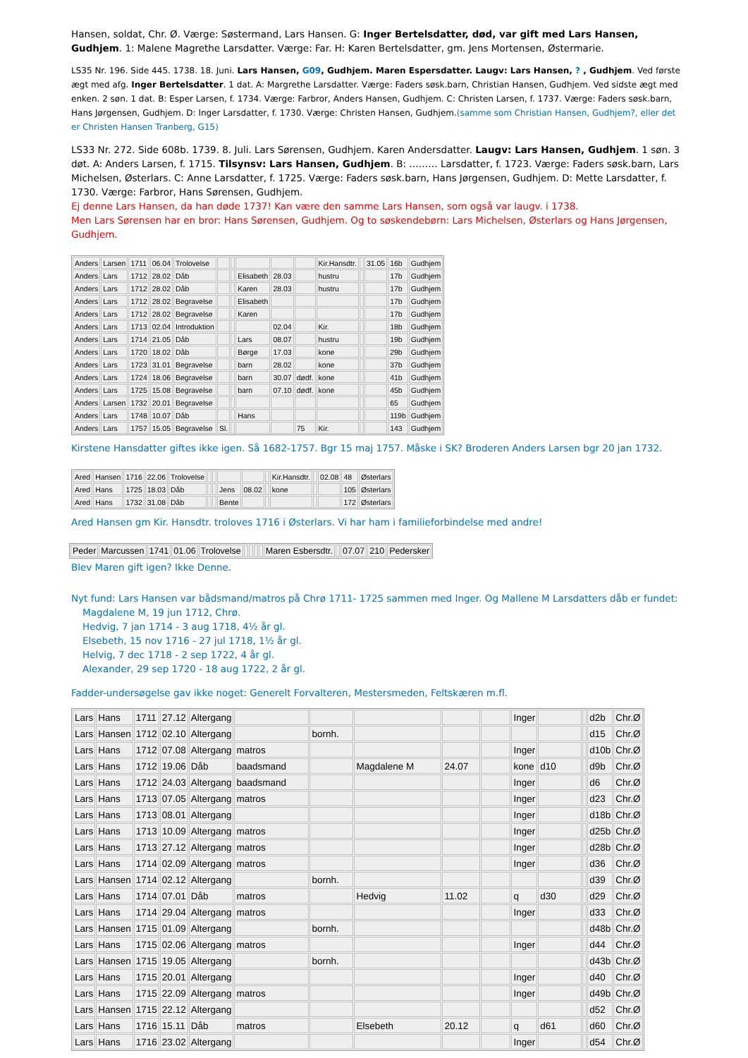Hansen, soldat, Chr. Ø. Værge: Søstermand, Lars Hansen. G: Inger Bertelsdatter, død, var gift med Lars Hansen, Gudhjem. 1: Malene Magrethe Larsdatter. Værge: Far. H: Karen Bertelsdatter, gm. Jens Mortensen, Østermarie.
LS35 Nr. 196. Side 445. 1738. 18. Juni. Lars Hansen, G09, Gudhjem. Maren Espersdatter. Laugv: Lars Hansen, ? , Gudhjem. Ved første ægt med afg. Inger Bertelsdatter. 1 dat. A: Margrethe Larsdatter. Værge: Faders søsk.barn, Christian Hansen, Gudhjem. Ved sidste ægt med enken. 2 søn. 1 dat. B: Esper Larsen, f. 1734. Værge: Farbror, Anders Hansen, Gudhjem. C: Christen Larsen, f. 1737. Værge: Faders søsk.barn, Hans Jørgensen, Gudhjem. D: Inger Larsdatter, f. 1730. Værge: Christen Hansen, Gudhjem.(samme som Christian Hansen, Gudhjem?, eller det er Christen Hansen Tranberg, G15)
LS33 Nr. 272. Side 608b. 1739. 8. Juli. Lars Sørensen, Gudhjem. Karen Andersdatter. Laugv: Lars Hansen, Gudhjem. 1 søn. 3 døt. A: Anders Larsen, f. 1715. Tilsynsv: Lars Hansen, Gudhjem. B: ……… Larsdatter, f. 1723. Værge: Faders søsk.barn, Lars Michelsen, Østerlars. C: Anne Larsdatter, f. 1725. Værge: Faders søsk.barn, Hans Jørgensen, Gudhjem. D: Mette Larsdatter, f. 1730. Værge: Farbror, Hans Sørensen, Gudhjem.
Ej denne Lars Hansen, da han døde 1737! Kan være den samme Lars Hansen, som også var laugv. i 1738.
Men Lars Sørensen har en bror: Hans Sørensen, Gudhjem. Og to søskendebørn: Lars Michelsen, Østerlars og Hans Jørgensen, Gudhjem.
| Anders | Larsen | 1711 | 06.04 | Trolovelse | | | | | | Kir.Hansdtr. | | 31.05 | 16b | Gudhjem |
| Anders | Lars | 1712 | 28.02 | Dåb | | | Elisabeth | 28.03 | | hustru | | | 17b | Gudhjem |
| Anders | Lars | 1712 | 28.02 | Dåb | | | Karen | 28.03 | | hustru | | | 17b | Gudhjem |
| Anders | Lars | 1712 | 28.02 | Begravelse | | | Elisabeth | | | | | | 17b | Gudhjem |
| Anders | Lars | 1712 | 28.02 | Begravelse | | | Karen | | | | | | 17b | Gudhjem |
| Anders | Lars | 1713 | 02.04 | Introduktion | | | | 02.04 | | Kir. | | | 18b | Gudhjem |
| Anders | Lars | 1714 | 21.05 | Dåb | | | Lars | 08.07 | | hustru | | | 19b | Gudhjem |
| Anders | Lars | 1720 | 18.02 | Dåb | | | Børge | 17.03 | | kone | | | 29b | Gudhjem |
| Anders | Lars | 1723 | 31.01 | Begravelse | | | barn | 28.02 | | kone | | | 37b | Gudhjem |
| Anders | Lars | 1724 | 18.06 | Begravelse | | | barn | 30.07 | dødf. | kone | | | 41b | Gudhjem |
| Anders | Lars | 1725 | 15.08 | Begravelse | | | barn | 07.10 | dødf. | kone | | | 45b | Gudhjem |
| Anders | Larsen | 1732 | 20.01 | Begravelse | | | | | | | | | 65 | Gudhjem |
| Anders | Lars | 1748 | 10.07 | Dåb | | | Hans | | | | | | 119b | Gudhjem |
| Anders | Lars | 1757 | 15.05 | Begravelse | Sl. | | | | 75 | Kir. | | | 143 | Gudhjem |
Kirstene Hansdatter giftes ikke igen. Så 1682-1757. Bgr 15 maj 1757. Måske i SK? Broderen Anders Larsen bgr 20 jan 1732.
| Ared | Hansen | 1716 | 22.06 | Trolovelse | | | | | | Kir.Hansdtr. | | 02.08 | 48 | Østerlars |
| Ared | Hans | 1725 | 18.03 | Dåb | | | Jens | 08.02 | | kone | | | 105 | Østerlars |
| Ared | Hans | 1732 | 31.08 | Dåb | | | Bente | | | | | | 172 | Østerlars |
Ared Hansen gm Kir. Hansdtr. troloves 1716 i Østerlars. Vi har ham i familieforbindelse med andre!
| Peder | Marcussen | 1741 | 01.06 | Trolovelse | | | | | Maren Esbersdtr. | | 07.07 | 210 | Pedersker |
Blev Maren gift igen? Ikke Denne.
Nyt fund: Lars Hansen var bådsmand/matros på Chrø 1711- 1725 sammen med Inger. Og Mallene M Larsdatters dåb er fundet:
Magdalene M, 19 jun 1712, Chrø.
Hedvig, 7 jan 1714 - 3 aug 1718, 4½ år gl.
Elsebeth, 15 nov 1716 - 27 jul 1718, 1½ år gl.
Helvig, 7 dec 1718 - 2 sep 1722, 4 år gl.
Alexander, 29 sep 1720 - 18 aug 1722, 2 år gl.
Fadder-undersøgelse gav ikke noget: Generelt Forvalteren, Mestersmeden, Feltskæren m.fl.
| Lars | Hans | 1711 | 27.12 | Altergang | | | | | | Inger | | | d2b | Chr.Ø |
| Lars | Hansen | 1712 | 02.10 | Altergang | | bornh. | | | | | | | d15 | Chr.Ø |
| Lars | Hans | 1712 | 07.08 | Altergang | matros | | | | | Inger | | | d10b | Chr.Ø |
| Lars | Hans | 1712 | 19.06 | Dåb | baadsmand | | Magdalene M | 24.07 | | kone | d10 | | d9b | Chr.Ø |
| Lars | Hans | 1712 | 24.03 | Altergang | baadsmand | | | | | Inger | | | d6 | Chr.Ø |
| Lars | Hans | 1713 | 07.05 | Altergang | matros | | | | | Inger | | | d23 | Chr.Ø |
| Lars | Hans | 1713 | 08.01 | Altergang | | | | | | Inger | | | d18b | Chr.Ø |
| Lars | Hans | 1713 | 10.09 | Altergang | matros | | | | | Inger | | | d25b | Chr.Ø |
| Lars | Hans | 1713 | 27.12 | Altergang | matros | | | | | Inger | | | d28b | Chr.Ø |
| Lars | Hans | 1714 | 02.09 | Altergang | matros | | | | | Inger | | | d36 | Chr.Ø |
| Lars | Hansen | 1714 | 02.12 | Altergang | | bornh. | | | | | | | d39 | Chr.Ø |
| Lars | Hans | 1714 | 07.01 | Dåb | matros | | Hedvig | 11.02 | | q | d30 | | d29 | Chr.Ø |
| Lars | Hans | 1714 | 29.04 | Altergang | matros | | | | | Inger | | | d33 | Chr.Ø |
| Lars | Hansen | 1715 | 01.09 | Altergang | | bornh. | | | | | | | d48b | Chr.Ø |
| Lars | Hans | 1715 | 02.06 | Altergang | matros | | | | | Inger | | | d44 | Chr.Ø |
| Lars | Hansen | 1715 | 19.05 | Altergang | | bornh. | | | | | | | d43b | Chr.Ø |
| Lars | Hans | 1715 | 20.01 | Altergang | | | | | | Inger | | | d40 | Chr.Ø |
| Lars | Hans | 1715 | 22.09 | Altergang | matros | | | | | Inger | | | d49b | Chr.Ø |
| Lars | Hansen | 1715 | 22.12 | Altergang | | | | | | | | | d52 | Chr.Ø |
| Lars | Hans | 1716 | 15.11 | Dåb | matros | | Elsebeth | 20.12 | | q | d61 | | d60 | Chr.Ø |
| Lars | Hans | 1716 | 23.02 | Altergang | | | | | | Inger | | | d54 | Chr.Ø |